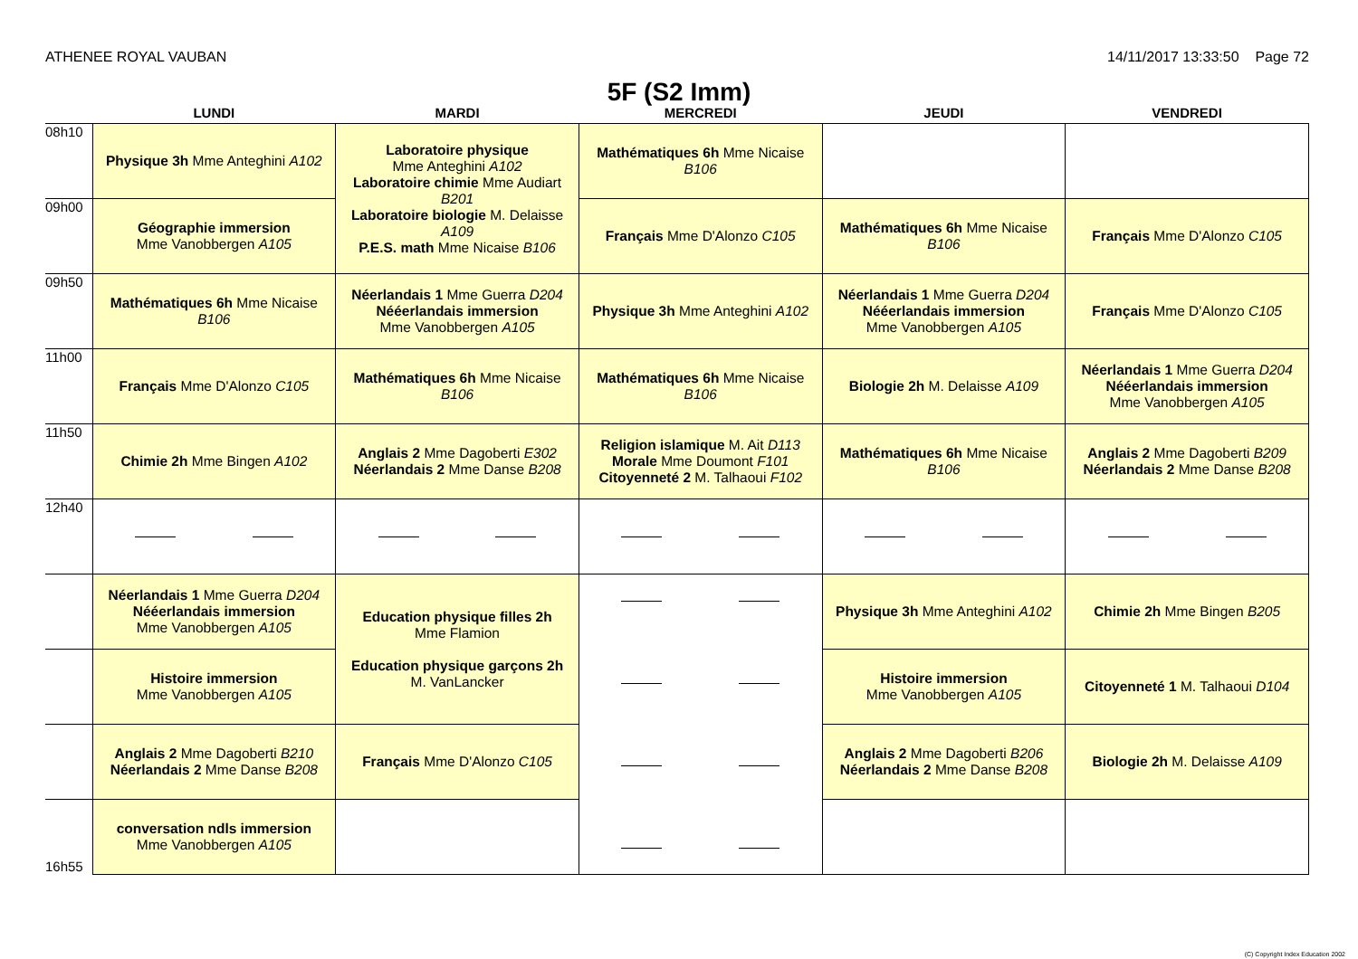ATHENEE ROYAL VAUBAN 14/11/2017 13:33:50 Page 72
5F (S2 Imm)
| | LUNDI | MARDI | MERCREDI | JEUDI | VENDREDI |
| --- | --- | --- | --- | --- | --- |
| 08h10 | Physique 3h Mme Anteghini A102 | Laboratoire physique Mme Anteghini A102 Laboratoire chimie Mme Audiart B201 Laboratoire biologie M. Delaisse A109 P.E.S. math Mme Nicaise B106 | Mathématiques 6h Mme Nicaise B106 | | |
| 09h00 | Géographie immersion Mme Vanobbergen A105 | | Français Mme D'Alonzo C105 | Mathématiques 6h Mme Nicaise B106 | Français Mme D'Alonzo C105 |
| 09h50 | Mathématiques 6h Mme Nicaise B106 | Néerlandais 1 Mme Guerra D204 Nééerlandais immersion Mme Vanobbergen A105 | Physique 3h Mme Anteghini A102 | Néerlandais 1 Mme Guerra D204 Nééerlandais immersion Mme Vanobbergen A105 | Français Mme D'Alonzo C105 |
| 11h00 | Français Mme D'Alonzo C105 | Mathématiques 6h Mme Nicaise B106 | Mathématiques 6h Mme Nicaise B106 | Biologie 2h M. Delaisse A109 | Néerlandais 1 Mme Guerra D204 Nééerlandais immersion Mme Vanobbergen A105 |
| 11h50 | Chimie 2h Mme Bingen A102 | Anglais 2 Mme Dagoberti E302 Néerlandais 2 Mme Danse B208 | Religion islamique M. Ait D113 Morale Mme Doumont F101 Citoyenneté 2 M. Talhaoui F102 | Mathématiques 6h Mme Nicaise B106 | Anglais 2 Mme Dagoberti B209 Néerlandais 2 Mme Danse B208 |
| 12h40 | | | | | |
| | Néerlandais 1 Mme Guerra D204 Nééerlandais immersion Mme Vanobbergen A105 | Education physique filles 2h Mme Flamion Education physique garçons 2h M. VanLancker | | Physique 3h Mme Anteghini A102 | Chimie 2h Mme Bingen B205 |
| | Histoire immersion Mme Vanobbergen A105 | | | Histoire immersion Mme Vanobbergen A105 | Citoyenneté 1 M. Talhaoui D104 |
| | Anglais 2 Mme Dagoberti B210 Néerlandais 2 Mme Danse B208 | Français Mme D'Alonzo C105 | | Anglais 2 Mme Dagoberti B206 Néerlandais 2 Mme Danse B208 | Biologie 2h M. Delaisse A109 |
| 16h55 | conversation ndls immersion Mme Vanobbergen A105 | | | | |
(C) Copyright Index Education 2002